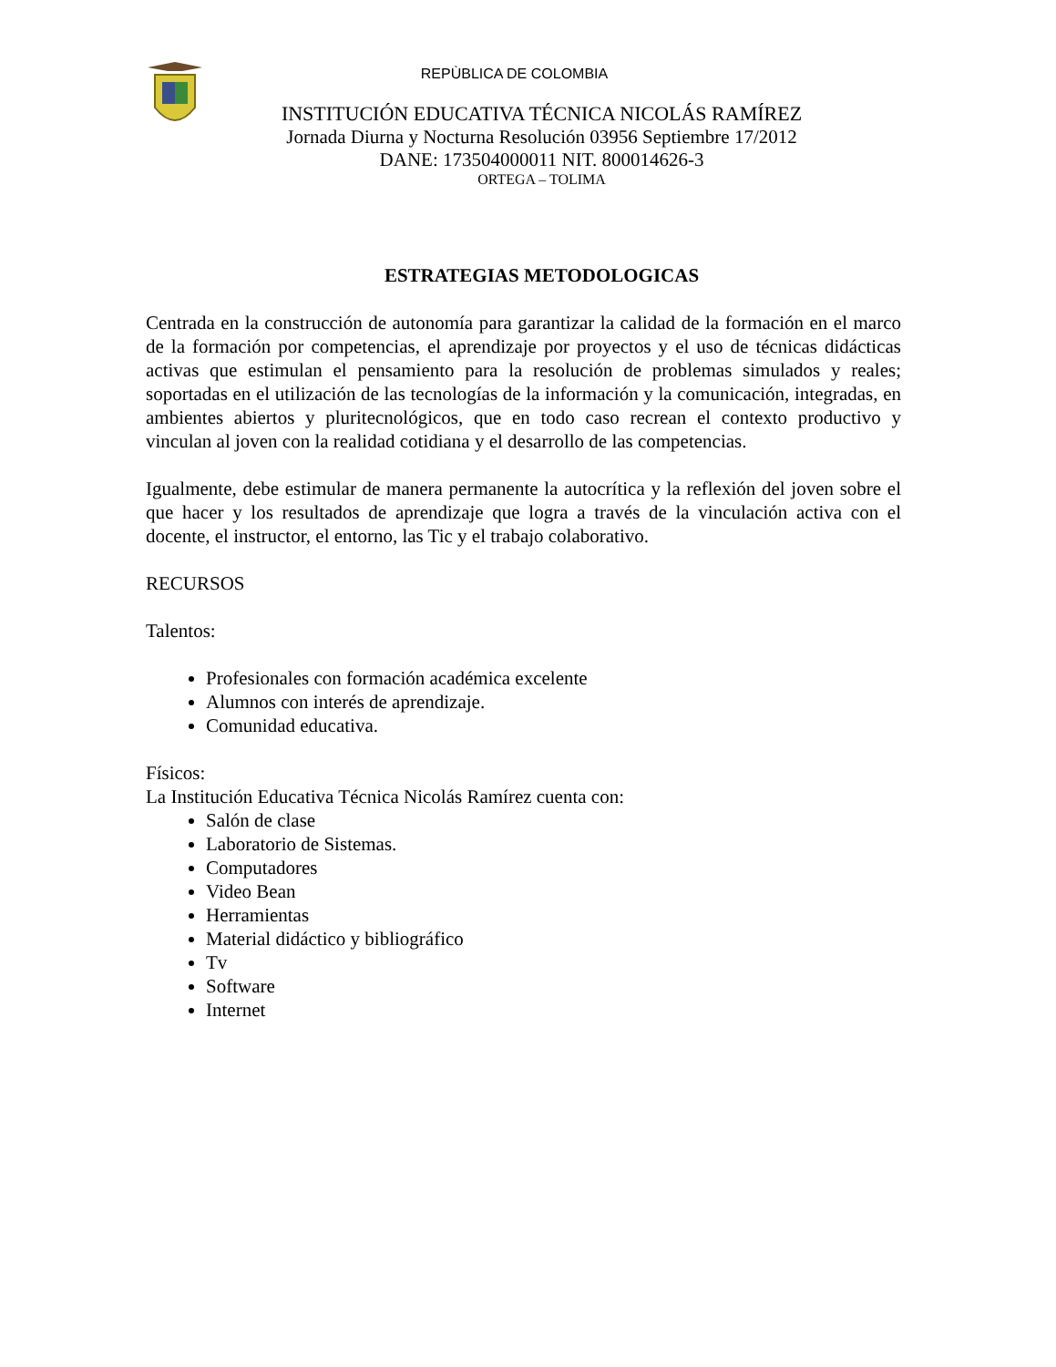REPÙBLICA DE COLOMBIA
INSTITUCIÓN EDUCATIVA TÉCNICA NICOLÁS RAMÍREZ
Jornada Diurna y Nocturna Resolución 03956 Septiembre 17/2012
DANE: 173504000011 NIT. 800014626-3
ORTEGA – TOLIMA
ESTRATEGIAS METODOLOGICAS
Centrada en la construcción de autonomía para garantizar la calidad de la formación en el marco de la formación por competencias, el aprendizaje por proyectos y el uso de técnicas didácticas activas que estimulan el pensamiento para la resolución de problemas simulados y reales; soportadas en el utilización de las tecnologías de la información y la comunicación, integradas, en ambientes abiertos y pluritecnológicos, que en todo caso recrean el contexto productivo y vinculan al joven con la realidad cotidiana y el desarrollo de las competencias.
Igualmente, debe estimular de manera permanente la autocrítica y la reflexión del joven sobre el que hacer y los resultados de aprendizaje que logra a través de la vinculación activa con el docente, el instructor, el entorno, las Tic y el trabajo colaborativo.
RECURSOS
Talentos:
Profesionales con formación académica excelente
Alumnos con interés de aprendizaje.
Comunidad educativa.
Físicos:
La Institución Educativa Técnica Nicolás Ramírez cuenta con:
Salón de clase
Laboratorio de Sistemas.
Computadores
Video Bean
Herramientas
Material didáctico y bibliográfico
Tv
Software
Internet